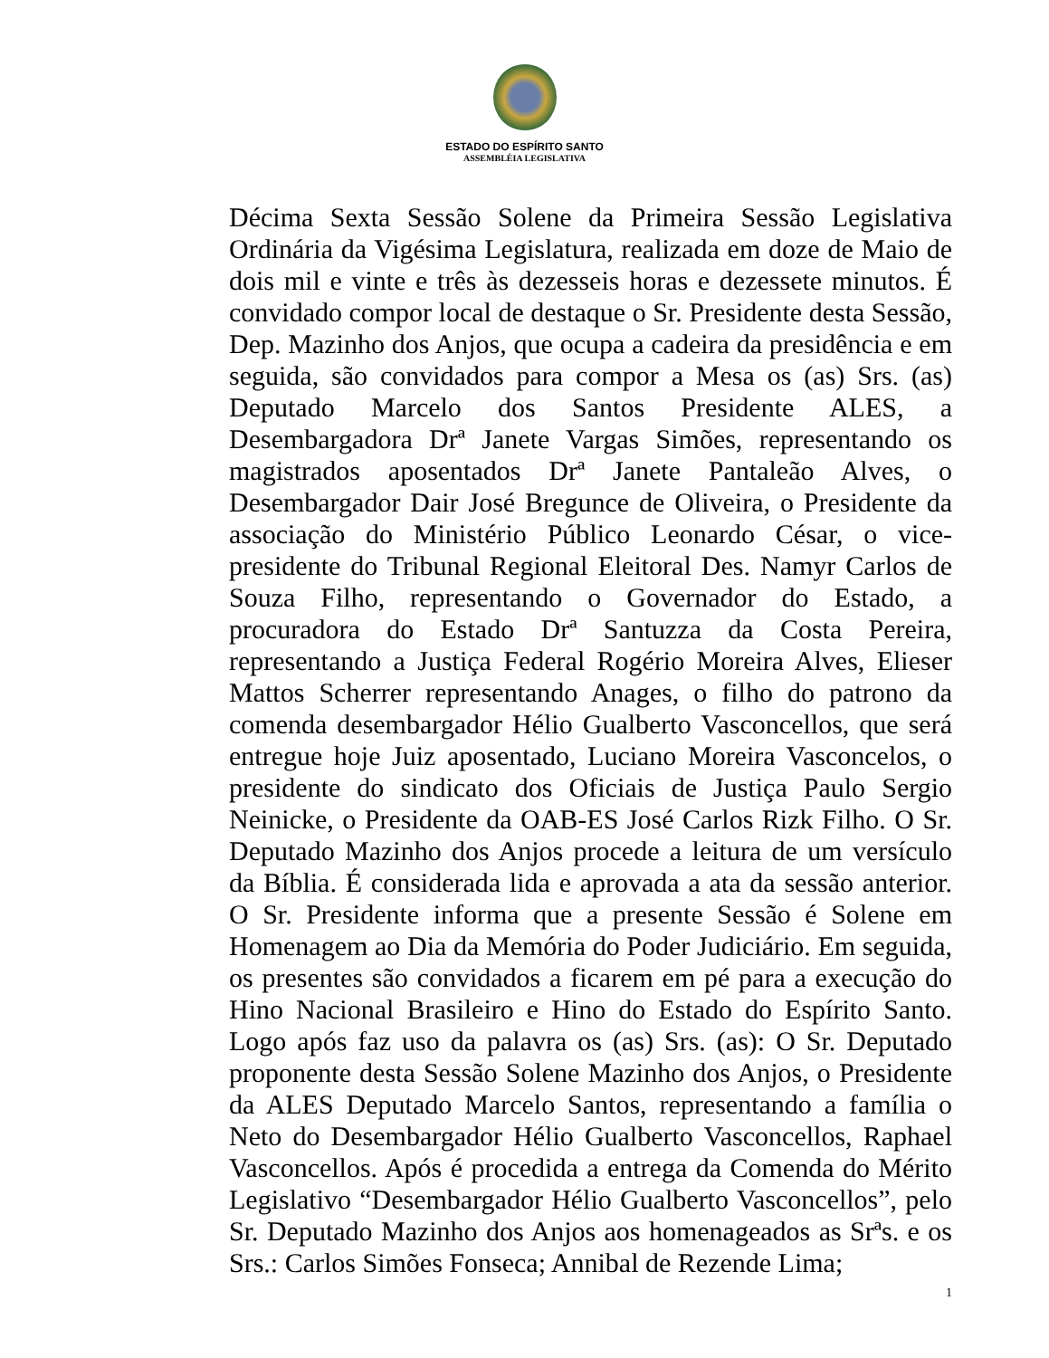ESTADO DO ESPÍRITO SANTO
ASSEMBLÉIA LEGISLATIVA
Décima Sexta Sessão Solene da Primeira Sessão Legislativa Ordinária da Vigésima Legislatura, realizada em doze de Maio de dois mil e vinte e três às dezesseis horas e dezessete minutos. É convidado compor local de destaque o Sr. Presidente desta Sessão, Dep. Mazinho dos Anjos, que ocupa a cadeira da presidência e em seguida, são convidados para compor a Mesa os (as) Srs. (as) Deputado Marcelo dos Santos Presidente ALES, a Desembargadora Drª Janete Vargas Simões, representando os magistrados aposentados Drª Janete Pantaleão Alves, o Desembargador Dair José Bregunce de Oliveira, o Presidente da associação do Ministério Público Leonardo César, o vice-presidente do Tribunal Regional Eleitoral Des. Namyr Carlos de Souza Filho, representando o Governador do Estado, a procuradora do Estado Drª Santuzza da Costa Pereira, representando a Justiça Federal Rogério Moreira Alves, Elieser Mattos Scherrer representando Anages, o filho do patrono da comenda desembargador Hélio Gualberto Vasconcellos, que será entregue hoje Juiz aposentado, Luciano Moreira Vasconcelos, o presidente do sindicato dos Oficiais de Justiça Paulo Sergio Neinicke, o Presidente da OAB-ES José Carlos Rizk Filho. O Sr. Deputado Mazinho dos Anjos procede a leitura de um versículo da Bíblia. É considerada lida e aprovada a ata da sessão anterior. O Sr. Presidente informa que a presente Sessão é Solene em Homenagem ao Dia da Memória do Poder Judiciário. Em seguida, os presentes são convidados a ficarem em pé para a execução do Hino Nacional Brasileiro e Hino do Estado do Espírito Santo. Logo após faz uso da palavra os (as) Srs. (as): O Sr. Deputado proponente desta Sessão Solene Mazinho dos Anjos, o Presidente da ALES Deputado Marcelo Santos, representando a família o Neto do Desembargador Hélio Gualberto Vasconcellos, Raphael Vasconcellos. Após é procedida a entrega da Comenda do Mérito Legislativo “Desembargador Hélio Gualberto Vasconcellos”, pelo Sr. Deputado Mazinho dos Anjos aos homenageados as Srªs. e os Srs.: Carlos Simões Fonseca; Annibal de Rezende Lima;
1